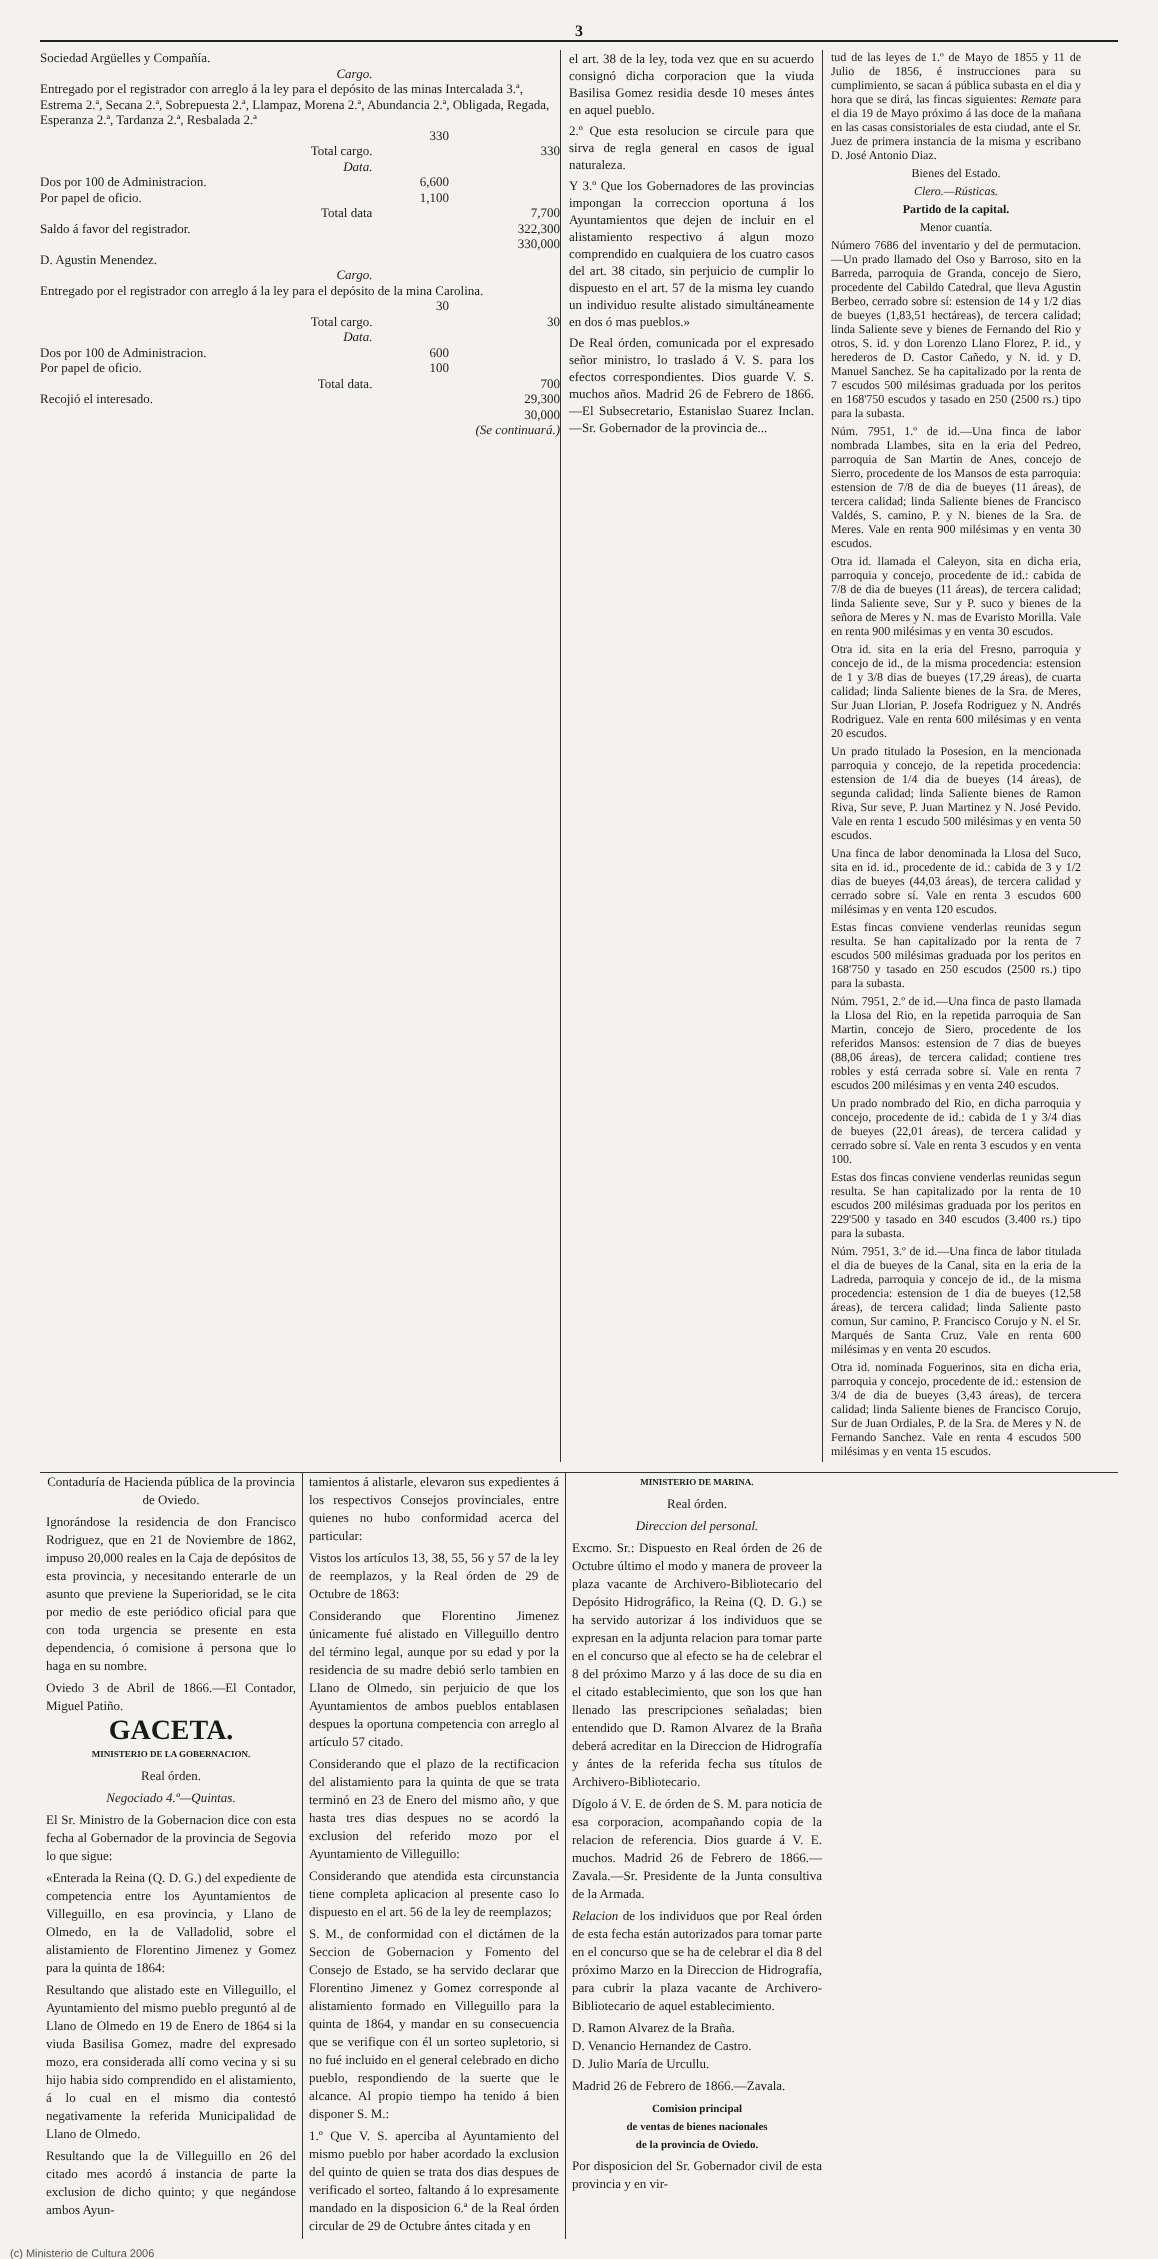3
| Sociedad Argüelles y Compañía. | | |
| Cargo. | | |
| Entregado por el registrador con arreglo á la ley para el depósito de las minas Intercalada 3.ª, Estrema 2.ª, Secana 2.ª, Sobrepuesta 2.ª, Llampaz, Morena 2.ª, Abundancia 2.ª, Obligada, Regada, Esperanza 2.ª, Tardanza 2.ª, Resbalada 2.ª | | |
| | 330 | |
| Total cargo. | | 330 |
| Data. | | |
| Dos por 100 de Administracion. | 6,600 | |
| Por papel de oficio. | 1,100 | |
| Total data | | 7,700 |
| Saldo á favor del registrador. | | 322,300 |
| | | 330,000 |
| D. Agustin Menendez. | | |
| Cargo. | | |
| Entregado por el registrador con arreglo á la ley para el depósito de la mina Carolina. | | |
| | 30 | |
| Total cargo. | | 30 |
| Data. | | |
| Dos por 100 de Administracion. | 600 | |
| Por papel de oficio. | 100 | |
| Total data. | | 700 |
| Recojió el interesado. | | 29,300 |
| | | 30,000 |
| | (Se continuará.) | |
el art. 38 de la ley, toda vez que en su acuerdo consignó dicha corporacion que la viuda Basilisa Gomez residia desde 10 meses ántes en aquel pueblo.
2.º Que esta resolucion se circule para que sirva de regla general en casos de igual naturaleza.
Y 3.º Que los Gobernadores de las provincias impongan la correccion oportuna á los Ayuntamientos que dejen de incluir en el alistamiento respectivo á algun mozo comprendido en cualquiera de los cuatro casos del art. 38 citado, sin perjuicio de cumplir lo dispuesto en el art. 57 de la misma ley cuando un individuo resulte alistado simultáneamente en dos ó mas pueblos.»
De Real órden, comunicada por el expresado señor ministro, lo traslado á V. S. para los efectos correspondientes. Dios guarde V. S. muchos años. Madrid 26 de Febrero de 1866.—El Subsecretario, Estanislao Suarez Inclan.—Sr. Gobernador de la provincia de...
tud de las leyes de 1.º de Mayo de 1855 y 11 de Julio de 1856, é instrucciones para su cumplimiento, se sacan á pública subasta en el dia y hora que se dirá, las fincas siguientes: Remate para el dia 19 de Mayo próximo á las doce de la mañana en las casas consistoriales de esta ciudad, ante el Sr. Juez de primera instancia de la misma y escribano D. José Antonio Diaz.
Bienes del Estado.
Clero.—Rústicas.
Partido de la capital.
Menor cuantía.
Número 7686 del inventario y del de permutacion.—Un prado llamado del Oso y Barroso, sito en la Barreda, parroquia de Granda, concejo de Siero, procedente del Cabildo Catedral, que lleva Agustin Berbeo, cerrado sobre sí: estension de 14 y 1/2 dias de bueyes (1,83,51 hectáreas), de tercera calidad; linda Saliente seve y bienes de Fernando del Rio y otros, S. id. y don Lorenzo Llano Florez, P. id., y herederos de D. Castor Cañedo, y N. id. y D. Manuel Sanchez. Se ha capitalizado por la renta de 7 escudos 500 milésimas graduada por los peritos en 168'750 escudos y tasado en 250 (2500 rs.) tipo para la subasta.
Núm. 7951, 1.º de id.—Una finca de labor nombrada Llambes, sita en la eria del Pedreo, parroquia de San Martin de Anes, concejo de Sierro, procedente de los Mansos de esta parroquia: estension de 7/8 de dia de bueyes (11 áreas), de tercera calidad; linda Saliente bienes de Francisco Valdés, S. camino, P. y N. bienes de la Sra. de Meres. Vale en renta 900 milésimas y en venta 30 escudos.
Otra id. llamada el Caleyon, sita en dicha eria, parroquia y concejo, procedente de id.: cabida de 7/8 de dia de bueyes (11 áreas), de tercera calidad; linda Saliente seve, Sur y P. suco y bienes de la señora de Meres y N. mas de Evaristo Morilla. Vale en renta 900 milésimas y en venta 30 escudos.
Otra id. sita en la eria del Fresno, parroquia y concejo de id., de la misma procedencia: estension de 1 y 3/8 dias de bueyes (17,29 áreas), de cuarta calidad; linda Saliente bienes de la Sra. de Meres, Sur Juan Llorian, P. Josefa Rodriguez y N. Andrés Rodriguez. Vale en renta 600 milésimas y en venta 20 escudos.
Un prado titulado la Posesion, en la mencionada parroquia y concejo, de la repetida procedencia: estension de 1/4 dia de bueyes (14 áreas), de segunda calidad; linda Saliente bienes de Ramon Riva, Sur seve, P. Juan Martinez y N. José Pevido. Vale en renta 1 escudo 500 milésimas y en venta 50 escudos.
Una finca de labor denominada la Llosa del Suco, sita en id. id., procedente de id.: cabida de 3 y 1/2 dias de bueyes (44,03 áreas), de tercera calidad y cerrado sobre sí. Vale en renta 3 escudos 600 milésimas y en venta 120 escudos.
Estas fincas conviene venderlas reunidas segun resulta. Se han capitalizado por la renta de 7 escudos 500 milésimas graduada por los peritos en 168'750 y tasado en 250 escudos (2500 rs.) tipo para la subasta.
Núm. 7951, 2.º de id.—Una finca de pasto llamada la Llosa del Rio, en la repetida parroquia de San Martin, concejo de Siero, procedente de los referidos Mansos: estension de 7 dias de bueyes (88,06 áreas), de tercera calidad; contiene tres robles y está cerrada sobre sí. Vale en renta 7 escudos 200 milésimas y en venta 240 escudos.
Un prado nombrado del Rio, en dicha parroquia y concejo, procedente de id.: cabida de 1 y 3/4 dias de bueyes (22,01 áreas), de tercera calidad y cerrado sobre sí. Vale en renta 3 escudos y en venta 100.
Estas dos fincas conviene venderlas reunidas segun resulta. Se han capitalizado por la renta de 10 escudos 200 milésimas graduada por los peritos en 229'500 y tasado en 340 escudos (3.400 rs.) tipo para la subasta.
Núm. 7951, 3.º de id.—Una finca de labor titulada el dia de bueyes de la Canal, sita en la eria de la Ladreda, parroquia y concejo de id., de la misma procedencia: estension de 1 dia de bueyes (12,58 áreas), de tercera calidad; linda Saliente pasto comun, Sur camino, P. Francisco Corujo y N. el Sr. Marqués de Santa Cruz. Vale en renta 600 milésimas y en venta 20 escudos.
Otra id. nominada Foguerinos, sita en dicha eria, parroquia y concejo, procedente de id.: estension de 3/4 de dia de bueyes (3,43 áreas), de tercera calidad; linda Saliente bienes de Francisco Corujo, Sur de Juan Ordiales, P. de la Sra. de Meres y N. de Fernando Sanchez. Vale en renta 4 escudos 500 milésimas y en venta 15 escudos.
Contaduría de Hacienda pública de la provincia de Oviedo.
Ignorándose la residencia de don Francisco Rodriguez, que en 21 de Noviembre de 1862, impuso 20,000 reales en la Caja de depósitos de esta provincia, y necesitando enterarle de un asunto que previene la Superioridad, se le cita por medio de este periódico oficial para que con toda urgencia se presente en esta dependencia, ó comisione á persona que lo haga en su nombre.
Oviedo 3 de Abril de 1866.—El Contador, Miguel Patiño.
GACETA.
MINISTERIO DE LA GOBERNACION.
Real órden.
Negociado 4.º—Quintas.
El Sr. Ministro de la Gobernacion dice con esta fecha al Gobernador de la provincia de Segovia lo que sigue:
«Enterada la Reina (Q. D. G.) del expediente de competencia entre los Ayuntamientos de Villeguillo, en esa provincia, y Llano de Olmedo, en la de Valladolid, sobre el alistamiento de Florentino Jimenez y Gomez para la quinta de 1864:
Resultando que alistado este en Villeguillo, el Ayuntamiento del mismo pueblo preguntó al de Llano de Olmedo en 19 de Enero de 1864 si la viuda Basilisa Gomez, madre del expresado mozo, era considerada allí como vecina y si su hijo habia sido comprendido en el alistamiento, á lo cual en el mismo dia contestó negativamente la referida Municipalidad de Llano de Olmedo.
Resultando que la de Villeguillo en 26 del citado mes acordó á instancia de parte la exclusion de dicho quinto; y que negándose ambos Ayun-
tamientos á alistarle, elevaron sus expedientes á los respectivos Consejos provinciales, entre quienes no hubo conformidad acerca del particular:
Vistos los artículos 13, 38, 55, 56 y 57 de la ley de reemplazos, y la Real órden de 29 de Octubre de 1863:
Considerando que Florentino Jimenez únicamente fué alistado en Villeguillo dentro del término legal, aunque por su edad y por la residencia de su madre debió serlo tambien en Llano de Olmedo, sin perjuicio de que los Ayuntamientos de ambos pueblos entablasen despues la oportuna competencia con arreglo al artículo 57 citado.
Considerando que el plazo de la rectificacion del alistamiento para la quinta de que se trata terminó en 23 de Enero del mismo año, y que hasta tres dias despues no se acordó la exclusion del referido mozo por el Ayuntamiento de Villeguillo:
Considerando que atendida esta circunstancia tiene completa aplicacion al presente caso lo dispuesto en el art. 56 de la ley de reemplazos;
S. M., de conformidad con el dictámen de la Seccion de Gobernacion y Fomento del Consejo de Estado, se ha servido declarar que Florentino Jimenez y Gomez corresponde al alistamiento formado en Villeguillo para la quinta de 1864, y mandar en su consecuencia que se verifique con él un sorteo supletorio, si no fué incluido en el general celebrado en dicho pueblo, respondiendo de la suerte que le alcance. Al propio tiempo ha tenido á bien disponer S. M.:
1.º Que V. S. aperciba al Ayuntamiento del mismo pueblo por haber acordado la exclusion del quinto de quien se trata dos dias despues de verificado el sorteo, faltando á lo expresamente mandado en la disposicion 6.ª de la Real órden circular de 29 de Octubre ántes citada y en
MINISTERIO DE MARINA.
Real órden.
Direccion del personal.
Excmo. Sr.: Dispuesto en Real órden de 26 de Octubre último el modo y manera de proveer la plaza vacante de Archivero-Bibliotecario del Depósito Hidrográfico, la Reina (Q. D. G.) se ha servido autorizar á los individuos que se expresan en la adjunta relacion para tomar parte en el concurso que al efecto se ha de celebrar el 8 del próximo Marzo y á las doce de su dia en el citado establecimiento, que son los que han llenado las prescripciones señaladas; bien entendido que D. Ramon Alvarez de la Braña deberá acreditar en la Direccion de Hidrografía y ántes de la referida fecha sus títulos de Archivero-Bibliotecario.
Dígolo á V. E. de órden de S. M. para noticia de esa corporacion, acompañando copia de la relacion de referencia. Dios guarde á V. E. muchos. Madrid 26 de Febrero de 1866.—Zavala.—Sr. Presidente de la Junta consultiva de la Armada.
Relacion de los individuos que por Real órden de esta fecha están autorizados para tomar parte en el concurso que se ha de celebrar el dia 8 del próximo Marzo en la Direccion de Hidrografía, para cubrir la plaza vacante de Archivero-Bibliotecario de aquel establecimiento.
D. Ramon Alvarez de la Braña.
D. Venancio Hernandez de Castro.
D. Julio María de Urcullu.
Madrid 26 de Febrero de 1866.—Zavala.
Comision principal
de ventas de bienes nacionales
de la provincia de Oviedo.
Por disposicion del Sr. Gobernador civil de esta provincia y en vir-
(c) Ministerio de Cultura 2006